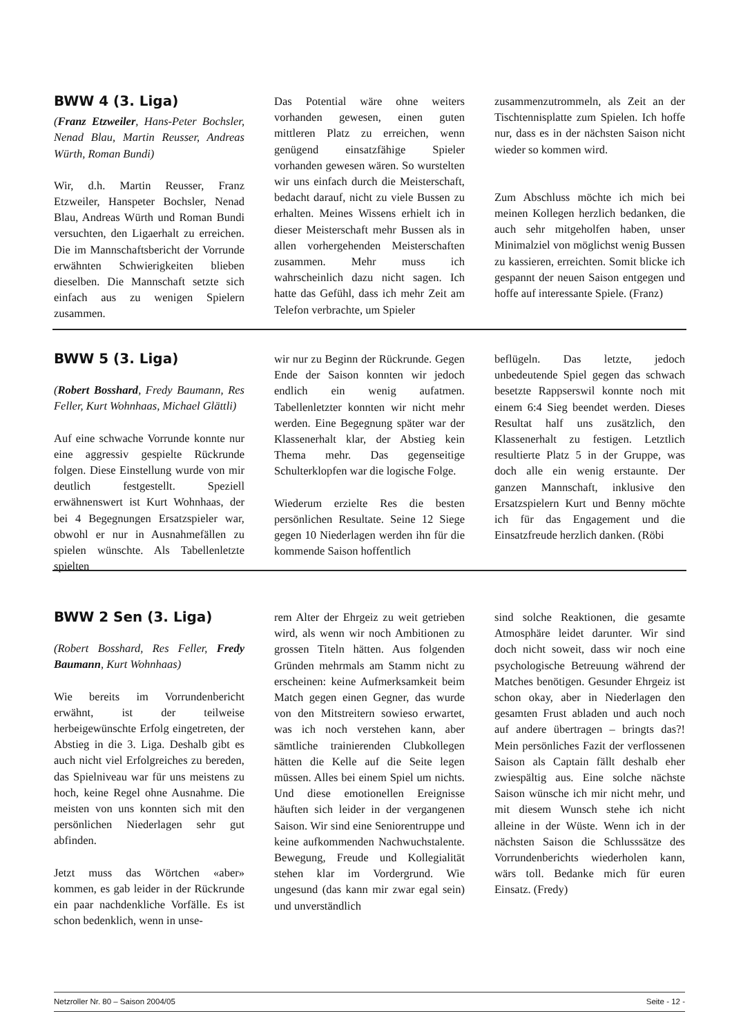BWW 4 (3. Liga)
(Franz Etzweiler, Hans-Peter Bochsler, Nenad Blau, Martin Reusser, Andreas Würth, Roman Bundi)
Wir, d.h. Martin Reusser, Franz Etzweiler, Hanspeter Bochsler, Nenad Blau, Andreas Würth und Roman Bundi versuchten, den Ligaerhalt zu erreichen. Die im Mannschaftsbericht der Vorrunde erwähnten Schwierigkeiten blieben dieselben. Die Mannschaft setzte sich einfach aus zu wenigen Spielern zusammen.
Das Potential wäre ohne weiters vorhanden gewesen, einen guten mittleren Platz zu erreichen, wenn genügend einsatzfähige Spieler vorhanden gewesen wären. So wurstelten wir uns einfach durch die Meisterschaft, bedacht darauf, nicht zu viele Bussen zu erhalten. Meines Wissens erhielt ich in dieser Meisterschaft mehr Bussen als in allen vorhergehenden Meisterschaften zusammen. Mehr muss ich wahrscheinlich dazu nicht sagen. Ich hatte das Gefühl, dass ich mehr Zeit am Telefon verbrachte, um Spieler
zusammenzutrommeln, als Zeit an der Tischtennisplatte zum Spielen. Ich hoffe nur, dass es in der nächsten Saison nicht wieder so kommen wird.
Zum Abschluss möchte ich mich bei meinen Kollegen herzlich bedanken, die auch sehr mitgeholfen haben, unser Minimalziel von möglichst wenig Bussen zu kassieren, erreichten. Somit blicke ich gespannt der neuen Saison entgegen und hoffe auf interessante Spiele. (Franz)
BWW 5 (3. Liga)
(Robert Bosshard, Fredy Baumann, Res Feller, Kurt Wohnhaas, Michael Glättli)
Auf eine schwache Vorrunde konnte nur eine aggressiv gespielte Rückrunde folgen. Diese Einstellung wurde von mir deutlich festgestellt. Speziell erwähnenswert ist Kurt Wohnhaas, der bei 4 Begegnungen Ersatzspieler war, obwohl er nur in Ausnahmefällen zu spielen wünschte. Als Tabellenletzte spielten
wir nur zu Beginn der Rückrunde. Gegen Ende der Saison konnten wir jedoch endlich ein wenig aufatmen. Tabellenletzter konnten wir nicht mehr werden. Eine Begegnung später war der Klassenerhalt klar, der Abstieg kein Thema mehr. Das gegenseitige Schulterklopfen war die logische Folge.
Wiederum erzielte Res die besten persönlichen Resultate. Seine 12 Siege gegen 10 Niederlagen werden ihn für die kommende Saison hoffentlich
beflügeln. Das letzte, jedoch unbedeutende Spiel gegen das schwach besetzte Rappserswil konnte noch mit einem 6:4 Sieg beendet werden. Dieses Resultat half uns zusätzlich, den Klassenerhalt zu festigen. Letztlich resultierte Platz 5 in der Gruppe, was doch alle ein wenig erstaunte. Der ganzen Mannschaft, inklusive den Ersatzspielern Kurt und Benny möchte ich für das Engagement und die Einsatzfreude herzlich danken. (Röbi
BWW 2 Sen (3. Liga)
(Robert Bosshard, Res Feller, Fredy Baumann, Kurt Wohnhaas)
Wie bereits im Vorrundenbericht erwähnt, ist der teilweise herbeigewünschte Erfolg eingetreten, der Abstieg in die 3. Liga. Deshalb gibt es auch nicht viel Erfolgreiches zu bereden, das Spielniveau war für uns meistens zu hoch, keine Regel ohne Ausnahme. Die meisten von uns konnten sich mit den persönlichen Niederlagen sehr gut abfinden.
Jetzt muss das Wörtchen «aber» kommen, es gab leider in der Rückrunde ein paar nachdenkliche Vorfälle. Es ist schon bedenklich, wenn in unse-
rem Alter der Ehrgeiz zu weit getrieben wird, als wenn wir noch Ambitionen zu grossen Titeln hätten. Aus folgenden Gründen mehrmals am Stamm nicht zu erscheinen: keine Aufmerksamkeit beim Match gegen einen Gegner, das wurde von den Mitstreitern sowieso erwartet, was ich noch verstehen kann, aber sämtliche trainierenden Clubkollegen hätten die Kelle auf die Seite legen müssen. Alles bei einem Spiel um nichts. Und diese emotionellen Ereignisse häuften sich leider in der vergangenen Saison. Wir sind eine Seniorentruppe und keine aufkommenden Nachwuchstalente. Bewegung, Freude und Kollegialität stehen klar im Vordergrund. Wie ungesund (das kann mir zwar egal sein) und unverständlich
sind solche Reaktionen, die gesamte Atmosphäre leidet darunter. Wir sind doch nicht soweit, dass wir noch eine psychologische Betreuung während der Matches benötigen. Gesunder Ehrgeiz ist schon okay, aber in Niederlagen den gesamten Frust abladen und auch noch auf andere übertragen – bringts das?! Mein persönliches Fazit der verflossenen Saison als Captain fällt deshalb eher zwiespältig aus. Eine solche nächste Saison wünsche ich mir nicht mehr, und mit diesem Wunsch stehe ich nicht alleine in der Wüste. Wenn ich in der nächsten Saison die Schlusssätze des Vorrundenberichts wiederholen kann, wärs toll. Bedanke mich für euren Einsatz. (Fredy)
Netzroller Nr. 80 – Saison 2004/05 Seite - 12 -